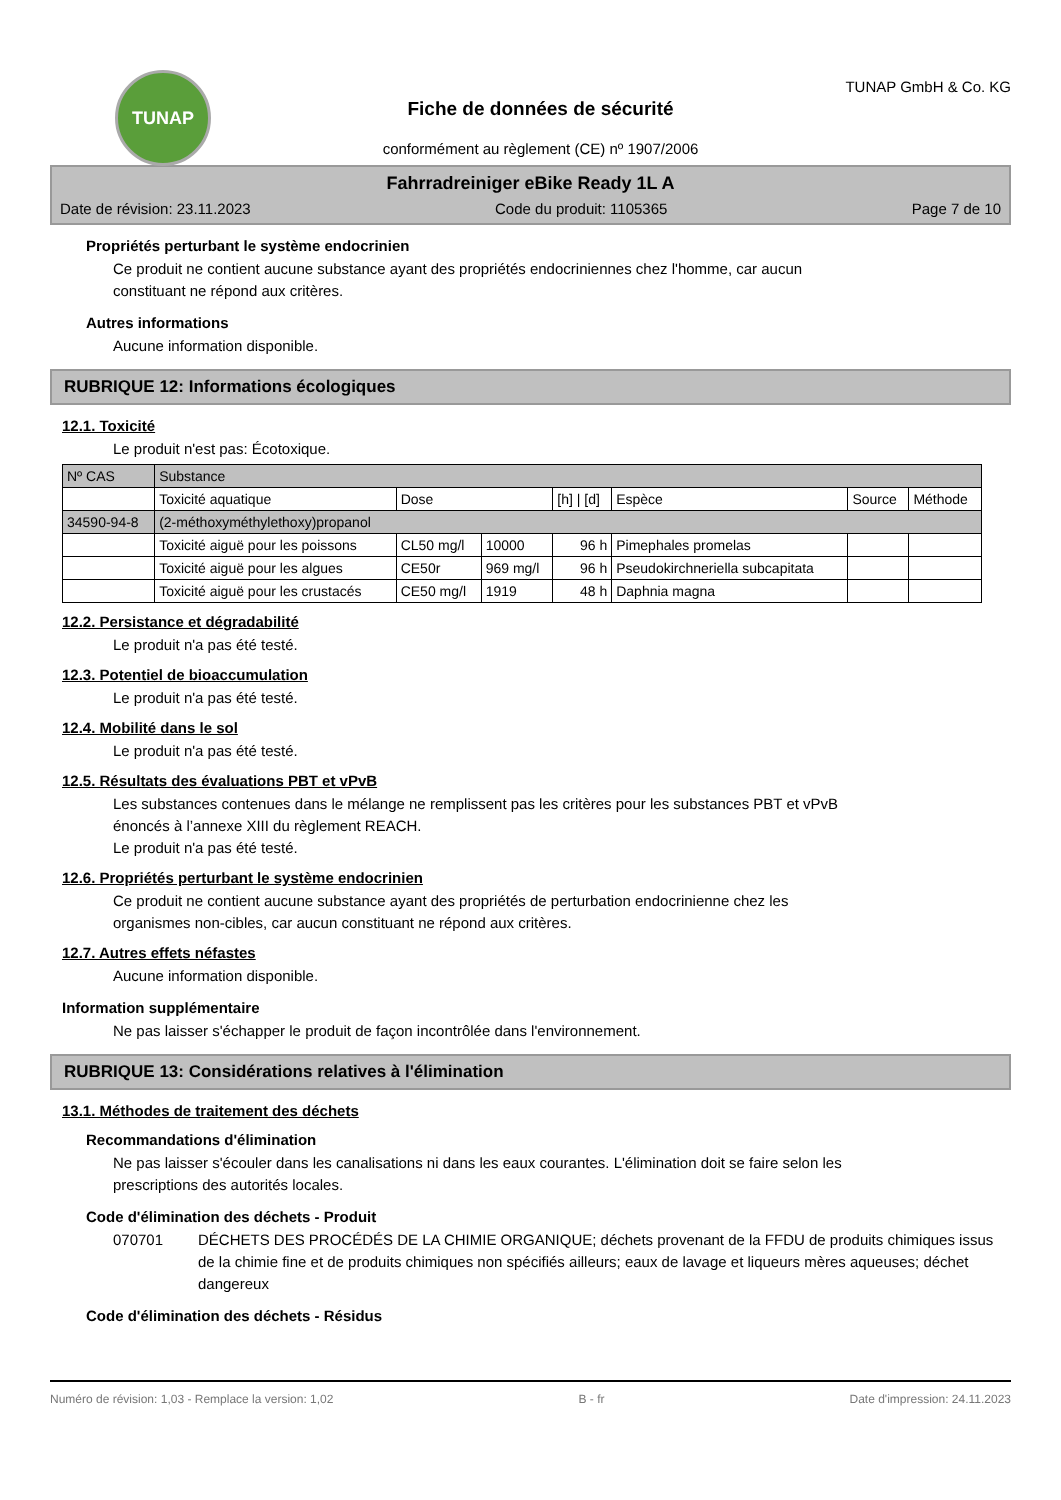TUNAP
Fiche de données de sécurité
conformément au règlement (CE) nº 1907/2006
TUNAP GmbH & Co. KG
Fahrradreiniger eBike Ready 1L A
Date de révision: 23.11.2023 Code du produit: 1105365 Page 7 de 10
Propriétés perturbant le système endocrinien
Ce produit ne contient aucune substance ayant des propriétés endocriniennes chez l'homme, car aucun
constituant ne répond aux critères.
Autres informations
Aucune information disponible.
RUBRIQUE 12: Informations écologiques
12.1. Toxicité
Le produit n'est pas: Écotoxique.
| Nº CAS | Substance | | | | | | |
| --- | --- | --- | --- | --- | --- | --- | --- |
| | Toxicité aquatique | Dose | | [h] / [d] | Espèce | Source | Méthode |
| 34590-94-8 | (2-méthoxyméthylethoxy)propanol | | | | | | |
| | Toxicité aiguë pour les poissons | CL50 mg/l | 10000 | 96 h | Pimephales promelas | | |
| | Toxicité aiguë pour les algues | CE50r | 969 mg/l | 96 h | Pseudokirchneriella subcapitata | | |
| | Toxicité aiguë pour les crustacés | CE50 mg/l | 1919 | 48 h | Daphnia magna | | |
12.2. Persistance et dégradabilité
Le produit n'a pas été testé.
12.3. Potentiel de bioaccumulation
Le produit n'a pas été testé.
12.4. Mobilité dans le sol
Le produit n'a pas été testé.
12.5. Résultats des évaluations PBT et vPvB
Les substances contenues dans le mélange ne remplissent pas les critères pour les substances PBT et vPvB
énoncés à l’annexe XIII du règlement REACH.
Le produit n'a pas été testé.
12.6. Propriétés perturbant le système endocrinien
Ce produit ne contient aucune substance ayant des propriétés de perturbation endocrinienne chez les
organismes non-cibles, car aucun constituant ne répond aux critères.
12.7. Autres effets néfastes
Aucune information disponible.
Information supplémentaire
Ne pas laisser s'échapper le produit de façon incontrôlée dans l'environnement.
RUBRIQUE 13: Considérations relatives à l'élimination
13.1. Méthodes de traitement des déchets
Recommandations d'élimination
Ne pas laisser s'écouler dans les canalisations ni dans les eaux courantes. L'élimination doit se faire selon les
prescriptions des autorités locales.
Code d'élimination des déchets - Produit
070701 DÉCHETS DES PROCÉDÉS DE LA CHIMIE ORGANIQUE; déchets provenant de la FFDU de produits chimiques issus de la chimie fine et de produits chimiques non spécifiés ailleurs; eaux de lavage et liqueurs mères aqueuses; déchet dangereux
Code d'élimination des déchets - Résidus
Numéro de révision: 1,03 - Remplace la version: 1,02 B - fr Date d'impression: 24.11.2023